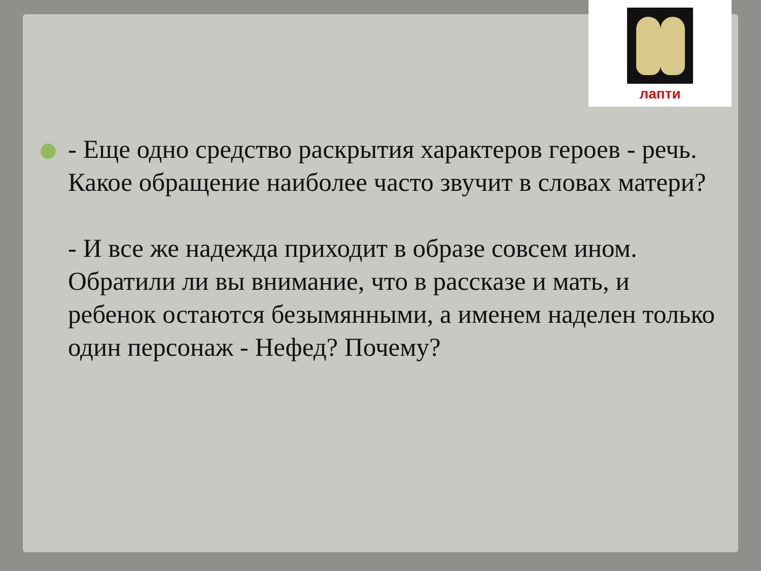лапти
- Еще одно средство раскрытия характеров героев - речь. Какое обращение наиболее часто звучит в словах матери?
- И все же надежда приходит в образе совсем ином. Обратили ли вы внимание, что в рассказе и мать, и ребенок остаются безымянными, а именем наделен только один персонаж - Нефед? Почему?